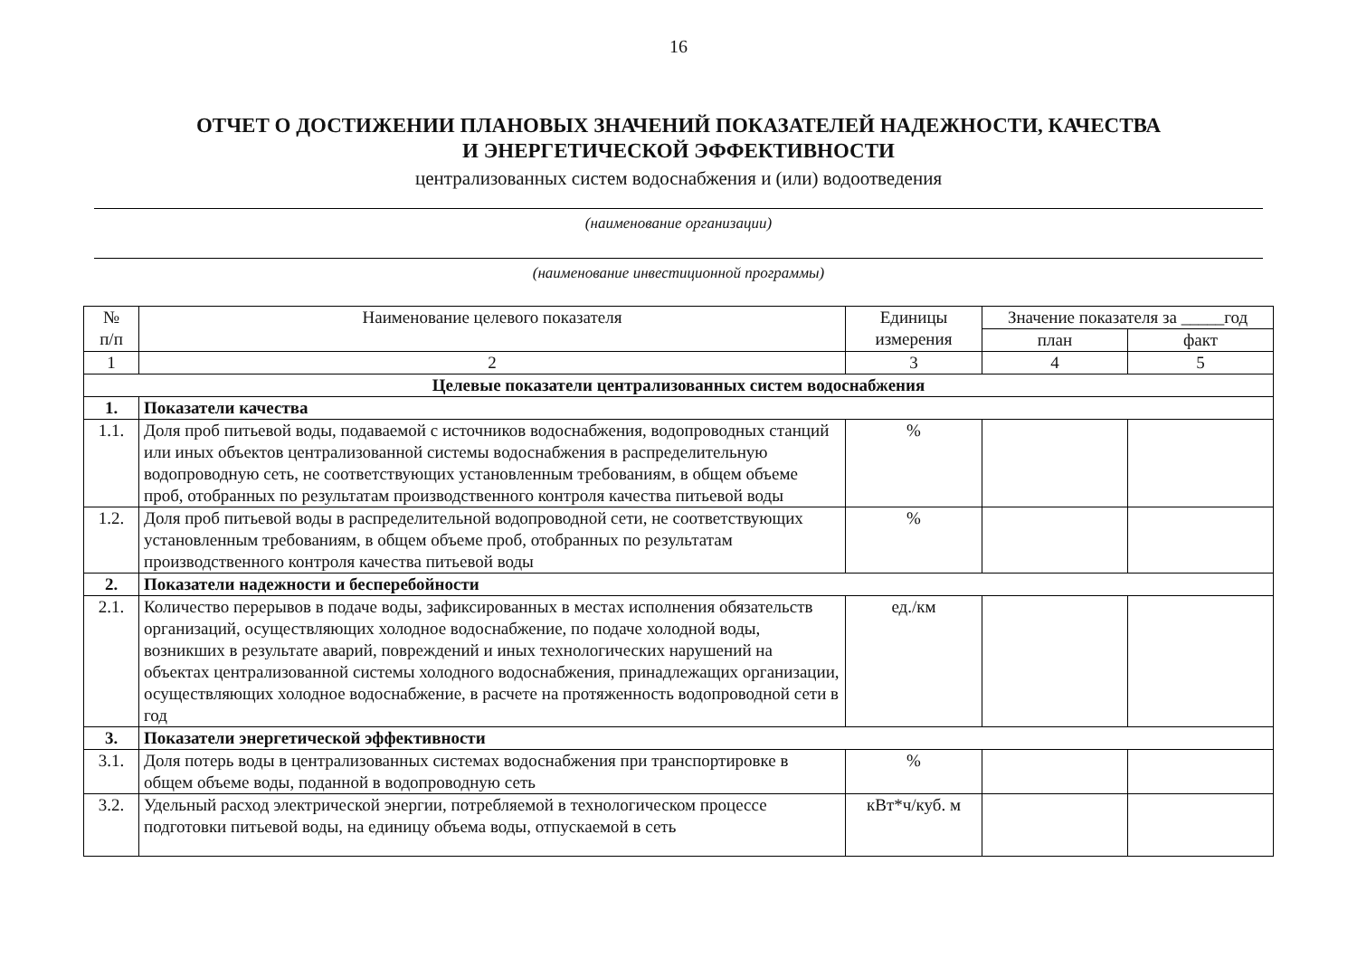16
ОТЧЕТ О ДОСТИЖЕНИИ ПЛАНОВЫХ ЗНАЧЕНИЙ ПОКАЗАТЕЛЕЙ НАДЕЖНОСТИ, КАЧЕСТВА
И ЭНЕРГЕТИЧЕСКОЙ ЭФФЕКТИВНОСТИ
централизованных систем водоснабжения и (или) водоотведения
(наименование организации)
(наименование инвестиционной программы)
| № п/п | Наименование целевого показателя | Единицы измерения | Значение показателя за _____год | |
| --- | --- | --- | --- | --- |
| | | | план | факт |
| 1 | 2 | 3 | 4 | 5 |
| Целевые показатели централизованных систем водоснабжения | | | | |
| 1. | Показатели качества | | | |
| 1.1. | Доля проб питьевой воды, подаваемой с источников водоснабжения, водопроводных станций или иных объектов централизованной системы водоснабжения в распределительную водопроводную сеть, не соответствующих установленным требованиям, в общем объеме проб, отобранных по результатам производственного контроля качества питьевой воды | % | | |
| 1.2. | Доля проб питьевой воды в распределительной водопроводной сети, не соответствующих установленным требованиям, в общем объеме проб, отобранных по результатам производственного контроля качества питьевой воды | % | | |
| 2. | Показатели надежности и бесперебойности | | | |
| 2.1. | Количество перерывов в подаче воды, зафиксированных в местах исполнения обязательств организаций, осуществляющих холодное водоснабжение, по подаче холодной воды, возникших в результате аварий, повреждений и иных технологических нарушений на объектах централизованной системы холодного водоснабжения, принадлежащих организации, осуществляющих холодное водоснабжение, в расчете на протяженность водопроводной сети в год | ед./км | | |
| 3. | Показатели энергетической эффективности | | | |
| 3.1. | Доля потерь воды в централизованных системах водоснабжения при транспортировке в общем объеме воды, поданной в водопроводную сеть | % | | |
| 3.2. | Удельный расход электрической энергии, потребляемой в технологическом процессе подготовки питьевой воды, на единицу объема воды, отпускаемой в сеть | кВт*ч/куб. м | | |